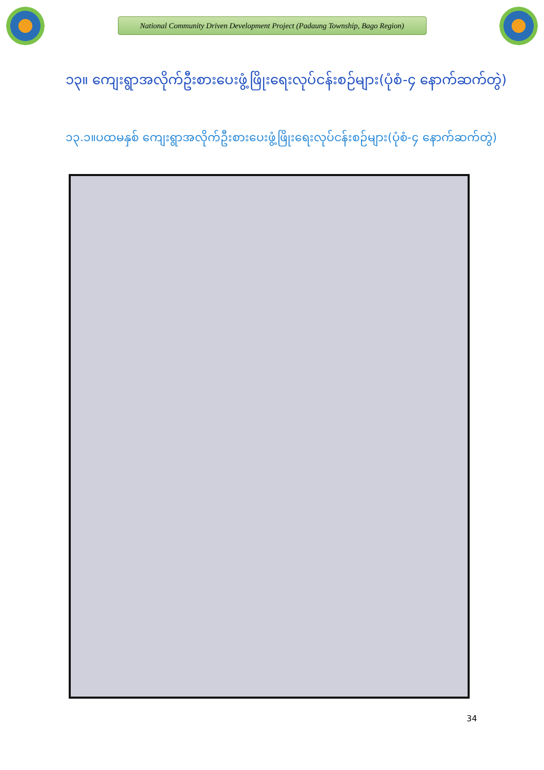National Community Driven Development Project (Padaung Township, Bago Region)
၁၃။ ကျေးရွာအလိုက်ဦးစားပေးဖွံ့ဖြိုးရေးလုပ်ငန်းစဉ်များ(ပုံစံ-၄ နောက်ဆက်တွဲ)
၁၃.၁။ပထမနှစ် ကျေးရွာအလိုက်ဦးစားပေးဖွံ့ဖြိုးရေးလုပ်ငန်းစဉ်များ(ပုံစံ-၄ နောက်ဆက်တွဲ)
34